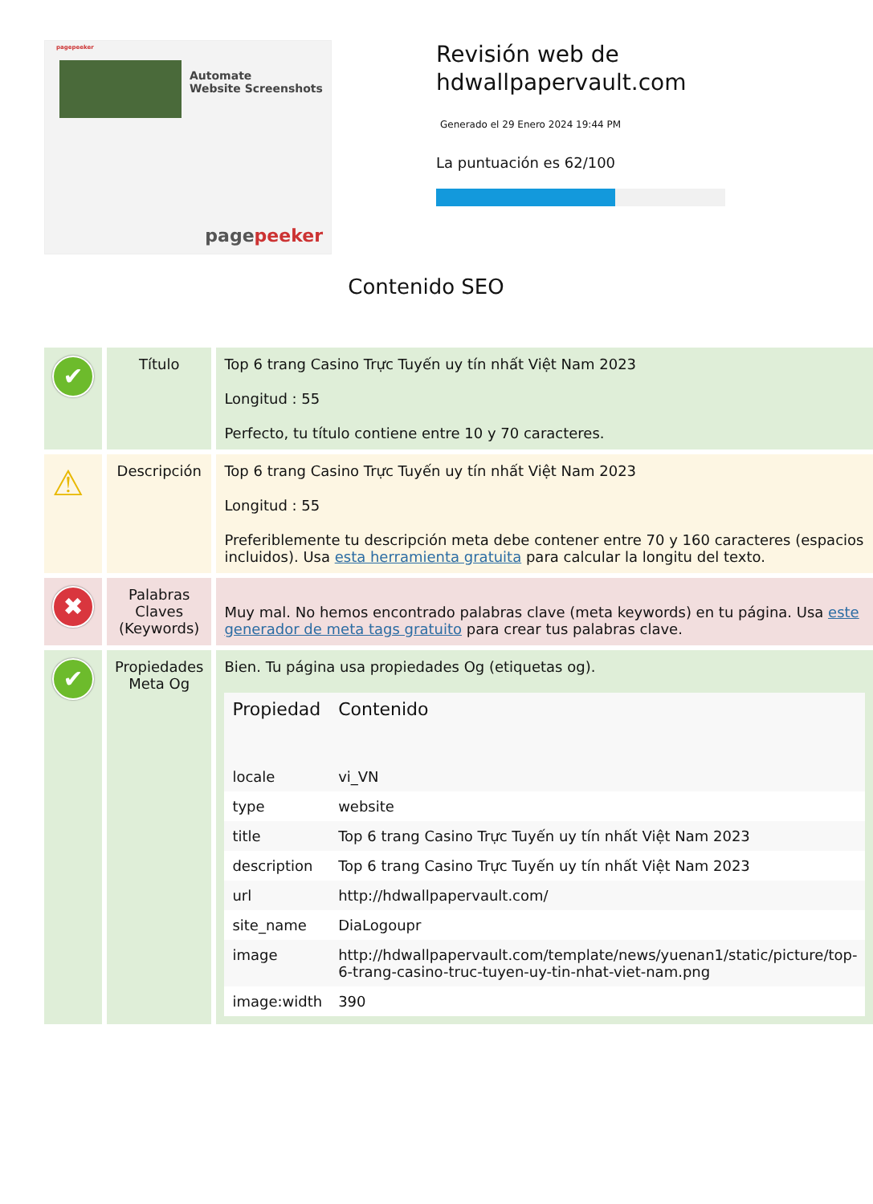pagepeeker
Automate
Website Screenshots
pagepeeker
Revisión web de
hdwallpapervault.com
Generado el 29 Enero 2024 19:44 PM
La puntuación es 62/100
Contenido SEO
| ✔ | Título | Top 6 trang Casino Trực Tuyến uy tín nhất Việt Nam 2023 Longitud : 55 Perfecto, tu título contiene entre 10 y 70 caracteres. |
| ⚠ | Descripción | Top 6 trang Casino Trực Tuyến uy tín nhất Việt Nam 2023 Longitud : 55 Preferiblemente tu descripción meta debe contener entre 70 y 160 caracteres (espacios incluidos). Usa esta herramienta gratuita para calcular la longitu del texto. |
| ✖ | Palabras Claves (Keywords) | Muy mal. No hemos encontrado palabras clave (meta keywords) en tu página. Usa este generador de meta tags gratuito para crear tus palabras clave. |
| ✔ | Propiedades Meta Og | Bien. Tu página usa propiedades Og (etiquetas og). / Propiedad / Contenido / / --- / --- / / locale / vi_VN / / type / website / / title / Top 6 trang Casino Trực Tuyến uy tín nhất Việt Nam 2023 / / description / Top 6 trang Casino Trực Tuyến uy tín nhất Việt Nam 2023 / / url / http://hdwallpapervault.com/ / / site_name / DiaLogoupr / / image / http://hdwallpapervault.com/template/news/yuenan1/static/picture/top-6-trang-casino-truc-tuyen-uy-tin-nhat-viet-nam.png / / image:width / 390 / |